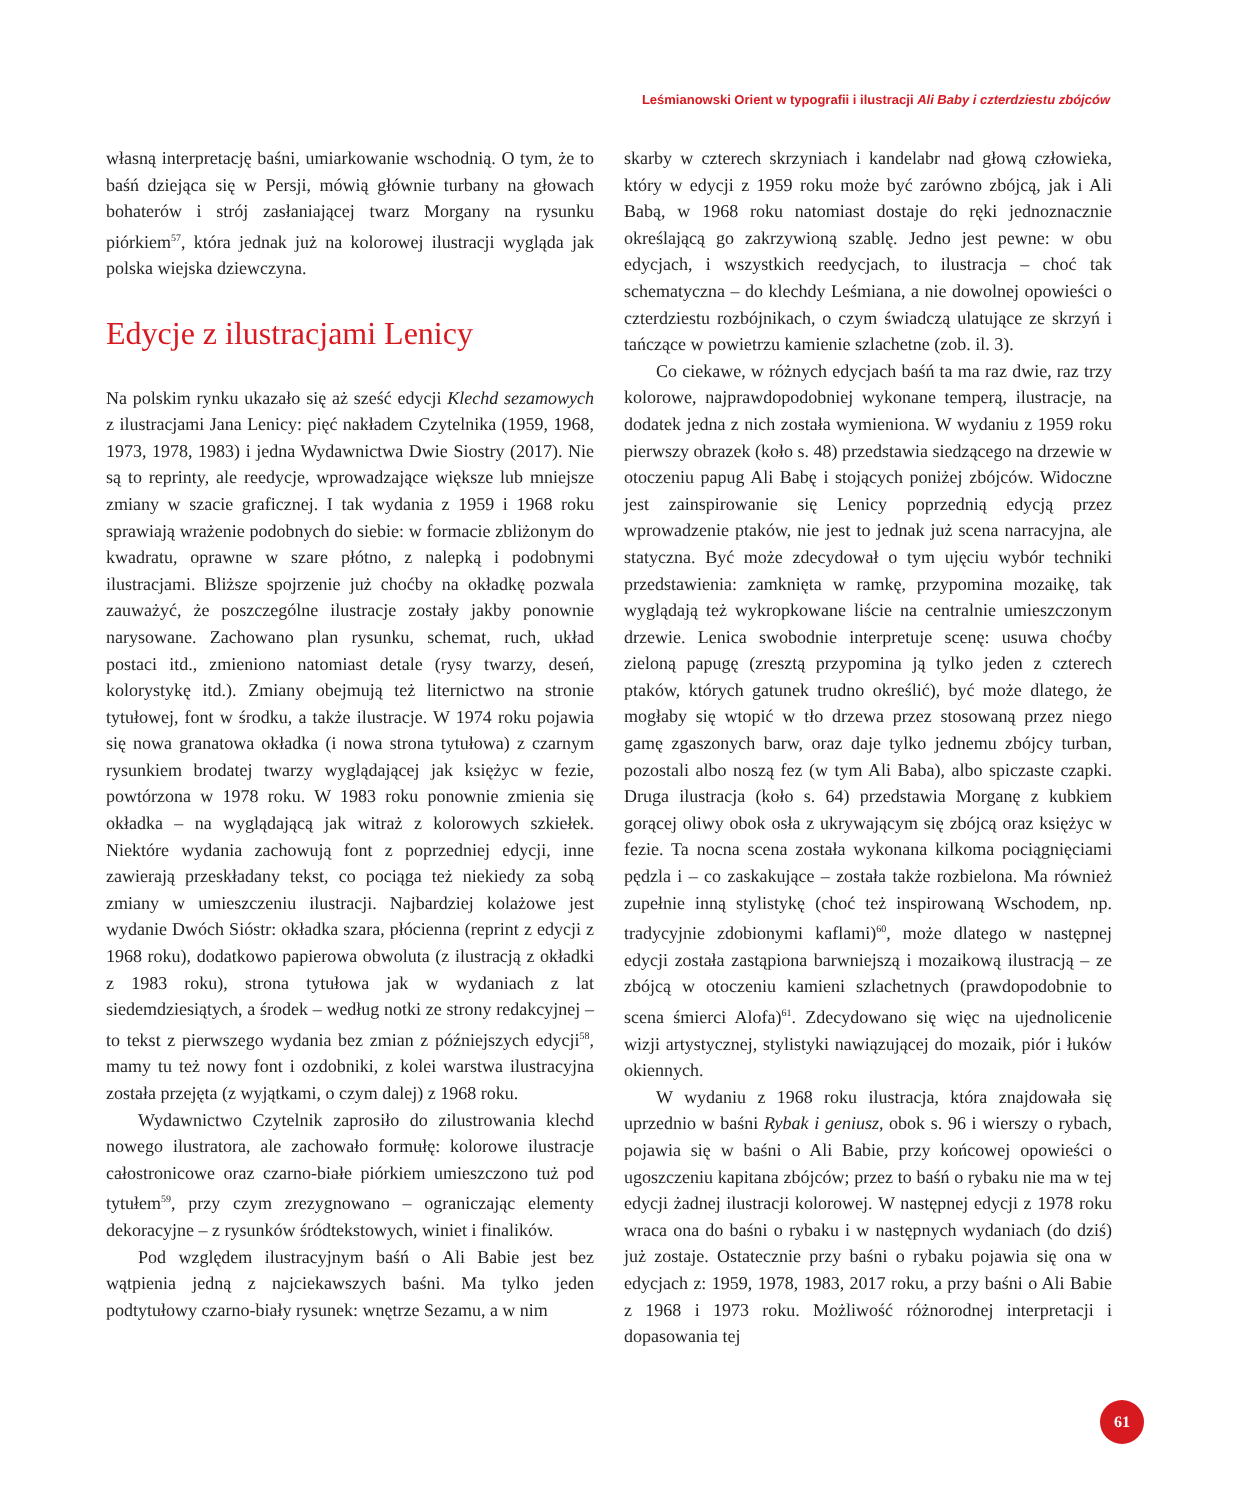Leśmianowski Orient w typografii i ilustracji Ali Baby i czterdziestu zbójców
własną interpretację baśni, umiarkowanie wschodnią. O tym, że to baśń dziejąca się w Persji, mówią głównie turbany na głowach bohaterów i strój zasłaniającej twarz Morgany na rysunku piórkiem<sup>57</sup>, która jednak już na kolorowej ilustracji wygląda jak polska wiejska dziewczyna.
Edycje z ilustracjami Lenicy
Na polskim rynku ukazało się aż sześć edycji Klechd sezamowych z ilustracjami Jana Lenicy: pięć nakładem Czytelnika (1959, 1968, 1973, 1978, 1983) i jedna Wydawnictwa Dwie Siostry (2017). Nie są to reprinty, ale reedycje, wprowadzające większe lub mniejsze zmiany w szacie graficznej. I tak wydania z 1959 i 1968 roku sprawiają wrażenie podobnych do siebie: w formacie zbliżonym do kwadratu, oprawne w szare płótno, z nalepką i podobnymi ilustracjami. Bliższe spojrzenie już choćby na okładkę pozwala zauważyć, że poszczególne ilustracje zostały jakby ponownie narysowane. Zachowano plan rysunku, schemat, ruch, układ postaci itd., zmieniono natomiast detale (rysy twarzy, deseń, kolorystykę itd.). Zmiany obejmują też liternictwo na stronie tytułowej, font w środku, a także ilustracje. W 1974 roku pojawia się nowa granatowa okładka (i nowa strona tytułowa) z czarnym rysunkiem brodatej twarzy wyglądającej jak księżyc w fezie, powtórzona w 1978 roku. W 1983 roku ponownie zmienia się okładka – na wyglądającą jak witraż z kolorowych szkiełek. Niektóre wydania zachowują font z poprzedniej edycji, inne zawierają przeskładany tekst, co pociąga też niekiedy za sobą zmiany w umieszczeniu ilustracji. Najbardziej kolażowe jest wydanie Dwóch Sióstr: okładka szara, płócienna (reprint z edycji z 1968 roku), dodatkowo papierowa obwoluta (z ilustracją z okładki z 1983 roku), strona tytułowa jak w wydaniach z lat siedemdziesiątych, a środek – według notki ze strony redakcyjnej – to tekst z pierwszego wydania bez zmian z późniejszych edycji<sup>58</sup>, mamy tu też nowy font i ozdobniki, z kolei warstwa ilustracyjna została przejęta (z wyjątkami, o czym dalej) z 1968 roku.
Wydawnictwo Czytelnik zaprosiło do zilustrowania klechd nowego ilustratora, ale zachowało formułę: kolorowe ilustracje całostronicowe oraz czarno-białe piórkiem umieszczono tuż pod tytułem<sup>59</sup>, przy czym zrezygnowano – ograniczając elementy dekoracyjne – z rysunków śródtekstowych, winiet i finalików.
Pod względem ilustracyjnym baśń o Ali Babie jest bez wątpienia jedną z najciekawszych baśni. Ma tylko jeden podtytułowy czarno-biały rysunek: wnętrze Sezamu, a w nim
skarby w czterech skrzyniach i kandelabr nad głową człowieka, który w edycji z 1959 roku może być zarówno zbójcą, jak i Ali Babą, w 1968 roku natomiast dostaje do ręki jednoznacznie określającą go zakrzywioną szablę. Jedno jest pewne: w obu edycjach, i wszystkich reedycjach, to ilustracja – choć tak schematyczna – do klechdy Leśmiana, a nie dowolnej opowieści o czterdziestu rozbójnikach, o czym świadczą ulatujące ze skrzyń i tańczące w powietrzu kamienie szlachetne (zob. il. 3).
Co ciekawe, w różnych edycjach baśń ta ma raz dwie, raz trzy kolorowe, najprawdopodobniej wykonane temperą, ilustracje, na dodatek jedna z nich została wymieniona. W wydaniu z 1959 roku pierwszy obrazek (koło s. 48) przedstawia siedzącego na drzewie w otoczeniu papug Ali Babę i stojących poniżej zbójców. Widoczne jest zainspirowanie się Lenicy poprzednią edycją przez wprowadzenie ptaków, nie jest to jednak już scena narracyjna, ale statyczna. Być może zdecydował o tym ujęciu wybór techniki przedstawienia: zamknięta w ramkę, przypomina mozaikę, tak wyglądają też wykropkowane liście na centralnie umieszczonym drzewie. Lenica swobodnie interpretuje scenę: usuwa choćby zieloną papugę (zresztą przypomina ją tylko jeden z czterech ptaków, których gatunek trudno określić), być może dlatego, że mogłaby się wtopić w tło drzewa przez stosowaną przez niego gamę zgaszonych barw, oraz daje tylko jednemu zbójcy turban, pozostali albo noszą fez (w tym Ali Baba), albo spiczaste czapki. Druga ilustracja (koło s. 64) przedstawia Morganę z kubkiem gorącej oliwy obok osła z ukrywającym się zbójcą oraz księżyc w fezie. Ta nocna scena została wykonana kilkoma pociągnięciami pędzla i – co zaskakujące – została także rozbielona. Ma również zupełnie inną stylistykę (choć też inspirowaną Wschodem, np. tradycyjnie zdobionymi kaflami)<sup>60</sup>, może dlatego w następnej edycji została zastąpiona barwniejszą i mozaikową ilustracją – ze zbójcą w otoczeniu kamieni szlachetnych (prawdopodobnie to scena śmierci Alofa)<sup>61</sup>. Zdecydowano się więc na ujednolicenie wizji artystycznej, stylistyki nawiązującej do mozaik, piór i łuków okiennych.
W wydaniu z 1968 roku ilustracja, która znajdowała się uprzednio w baśni Rybak i geniusz, obok s. 96 i wierszy o rybach, pojawia się w baśni o Ali Babie, przy końcowej opowieści o ugoszczeniu kapitana zbójców; przez to baśń o rybaku nie ma w tej edycji żadnej ilustracji kolorowej. W następnej edycji z 1978 roku wraca ona do baśni o rybaku i w następnych wydaniach (do dziś) już zostaje. Ostatecznie przy baśni o rybaku pojawia się ona w edycjach z: 1959, 1978, 1983, 2017 roku, a przy baśni o Ali Babie z 1968 i 1973 roku. Możliwość różnorodnej interpretacji i dopasowania tej
61